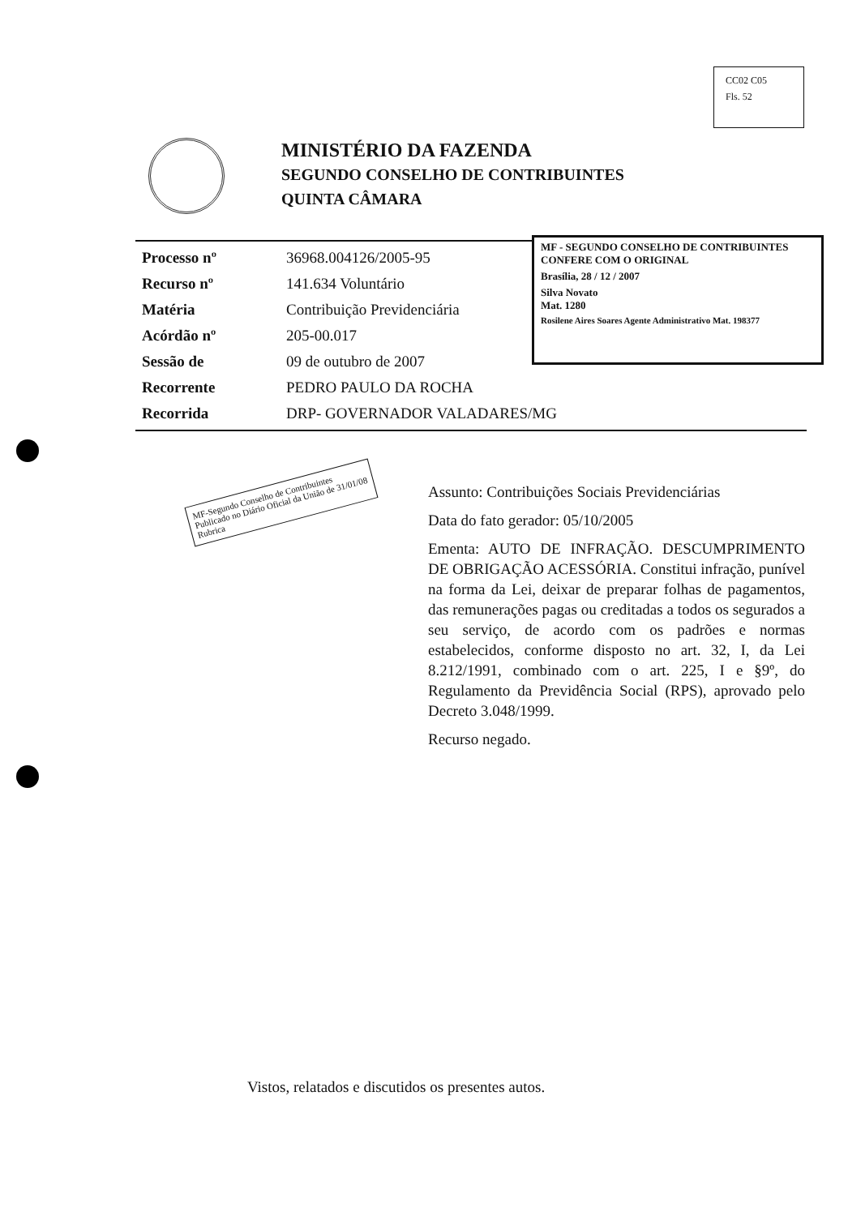CC02 C05
Fls. 52
MINISTÉRIO DA FAZENDA
SEGUNDO CONSELHO DE CONTRIBUINTES
QUINTA CÂMARA
| Processo nº | 36968.004126/2005-95 |
| Recurso nº | 141.634 Voluntário |
| Matéria | Contribuição Previdenciária |
| Acórdão nº | 205-00.017 |
| Sessão de | 09 de outubro de 2007 |
| Recorrente | PEDRO PAULO DA ROCHA |
| Recorrida | DRP- GOVERNADOR VALADARES/MG |
MF - SEGUNDO CONSELHO DE CONTRIBUINTES
CONFERE COM O ORIGINAL
Brasília, 28 / 12 / 2007
Silva Novato
Mat. 1280
Rosilene Aires Soares Agente Administrativo Mat. 198377
MF-Segundo Conselho de Contribuintes Publicado no Diário Oficial da União de 31/01/08 Rubrica
Assunto: Contribuições Sociais Previdenciárias
Data do fato gerador: 05/10/2005
Ementa: AUTO DE INFRAÇÃO. DESCUMPRIMENTO DE OBRIGAÇÃO ACESSÓRIA. Constitui infração, punível na forma da Lei, deixar de preparar folhas de pagamentos, das remunerações pagas ou creditadas a todos os segurados a seu serviço, de acordo com os padrões e normas estabelecidos, conforme disposto no art. 32, I, da Lei 8.212/1991, combinado com o art. 225, I e §9º, do Regulamento da Previdência Social (RPS), aprovado pelo Decreto 3.048/1999.
Recurso negado.
Vistos, relatados e discutidos os presentes autos.